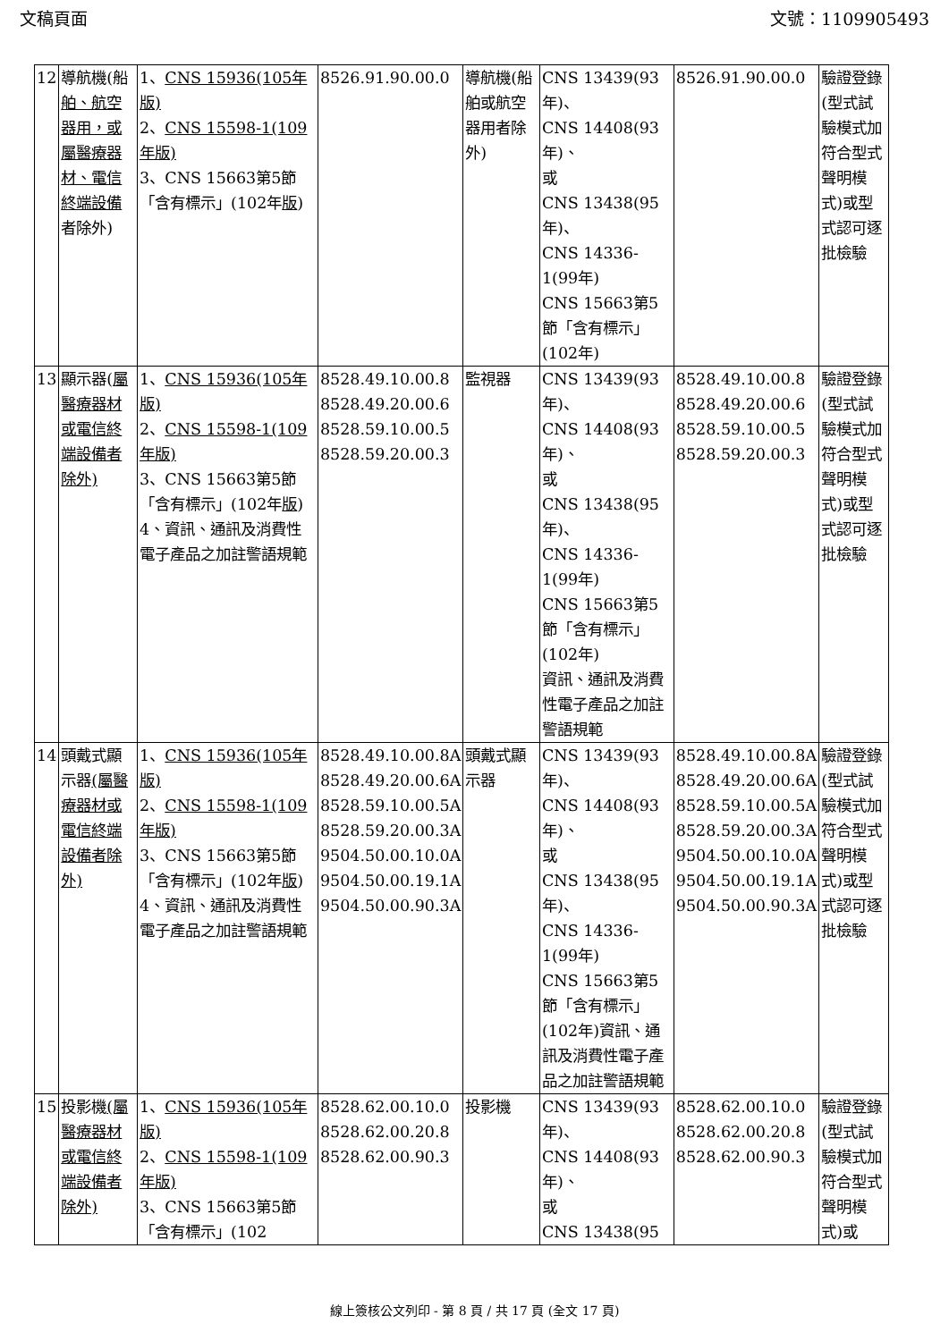文稿頁面 文號：1109905493
| 12 | 導航機(船 舶、航空器用，或屬醫療器材、電信終端設備 者除外) | 1、 CNS 15936(105年版) 2、 CNS 15598-1(109年版) 3、CNS 15663第5節「含有標示」(102年 版 ) | 8526.91.90.00.0 | 導航機(船舶或航空器用者除外) | CNS 13439(93年)、 CNS 14408(93年)、 或 CNS 13438(95年)、 CNS 14336-1(99年) CNS 15663第5節「含有標示」(102年) | 8526.91.90.00.0 | 驗證登錄(型式試驗模式加符合型式聲明模式)或型式認可逐批檢驗 |
| 13 | 顯示器( 屬醫療器材或電信終端設備者除外) | 1、 CNS 15936(105年版) 2、 CNS 15598-1(109年版) 3、CNS 15663第5節「含有標示」(102年 版 ) 4、資訊、通訊及消費性電子產品之加註警語規範 | 8528.49.10.00.8 8528.49.20.00.6 8528.59.10.00.5 8528.59.20.00.3 | 監視器 | CNS 13439(93年)、 CNS 14408(93年)、 或 CNS 13438(95年)、 CNS 14336-1(99年) CNS 15663第5節「含有標示」(102年) 資訊、通訊及消費性電子產品之加註警語規範 | 8528.49.10.00.8 8528.49.20.00.6 8528.59.10.00.5 8528.59.20.00.3 | 驗證登錄(型式試驗模式加符合型式聲明模式)或型式認可逐批檢驗 |
| 14 | 頭戴式顯示器 (屬醫療器材或電信終端設備者除外) | 1、 CNS 15936(105年版) 2、 CNS 15598-1(109年版) 3、CNS 15663第5節「含有標示」(102年 版 ) 4、資訊、通訊及消費性電子產品之加註警語規範 | 8528.49.10.00.8A 8528.49.20.00.6A 8528.59.10.00.5A 8528.59.20.00.3A 9504.50.00.10.0A 9504.50.00.19.1A 9504.50.00.90.3A | 頭戴式顯示器 | CNS 13439(93年)、 CNS 14408(93年)、 或 CNS 13438(95年)、 CNS 14336-1(99年) CNS 15663第5節「含有標示」(102年)資訊、通訊及消費性電子產品之加註警語規範 | 8528.49.10.00.8A 8528.49.20.00.6A 8528.59.10.00.5A 8528.59.20.00.3A 9504.50.00.10.0A 9504.50.00.19.1A 9504.50.00.90.3A | 驗證登錄(型式試驗模式加符合型式聲明模式)或型式認可逐批檢驗 |
| 15 | 投影機 (屬醫療器材或電信終端設備者除外) | 1、 CNS 15936(105年版) 2、 CNS 15598-1(109年版) 3、CNS 15663第5節「含有標示」(102 | 8528.62.00.10.0 8528.62.00.20.8 8528.62.00.90.3 | 投影機 | CNS 13439(93年)、 CNS 14408(93年)、 或 CNS 13438(95 | 8528.62.00.10.0 8528.62.00.20.8 8528.62.00.90.3 | 驗證登錄(型式試驗模式加符合型式聲明模式)或 |
線上簽核公文列印 - 第 8 頁 / 共 17 頁 (全文 17 頁)